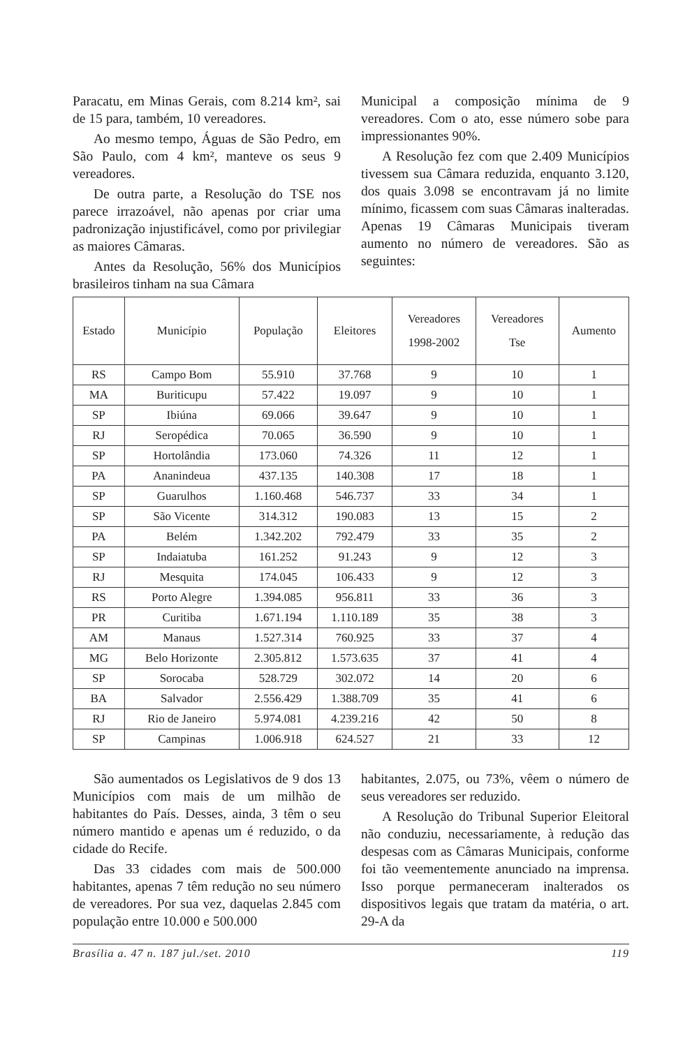Paracatu, em Minas Gerais, com 8.214 km², sai de 15 para, também, 10 vereadores.
Ao mesmo tempo, Águas de São Pedro, em São Paulo, com 4 km², manteve os seus 9 vereadores.
De outra parte, a Resolução do TSE nos parece irrazoável, não apenas por criar uma padronização injustificável, como por privilegiar as maiores Câmaras.
Antes da Resolução, 56% dos Municípios brasileiros tinham na sua Câmara
Municipal a composição mínima de 9 vereadores. Com o ato, esse número sobe para impressionantes 90%.
A Resolução fez com que 2.409 Municípios tivessem sua Câmara reduzida, enquanto 3.120, dos quais 3.098 se encontravam já no limite mínimo, ficassem com suas Câmaras inalteradas. Apenas 19 Câmaras Municipais tiveram aumento no número de vereadores. São as seguintes:
| Estado | Município | População | Eleitores | Vereadores 1998-2002 | Vereadores Tse | Aumento |
| --- | --- | --- | --- | --- | --- | --- |
| RS | Campo Bom | 55.910 | 37.768 | 9 | 10 | 1 |
| MA | Buriticupu | 57.422 | 19.097 | 9 | 10 | 1 |
| SP | Ibiúna | 69.066 | 39.647 | 9 | 10 | 1 |
| RJ | Seropédica | 70.065 | 36.590 | 9 | 10 | 1 |
| SP | Hortolândia | 173.060 | 74.326 | 11 | 12 | 1 |
| PA | Ananindeua | 437.135 | 140.308 | 17 | 18 | 1 |
| SP | Guarulhos | 1.160.468 | 546.737 | 33 | 34 | 1 |
| SP | São Vicente | 314.312 | 190.083 | 13 | 15 | 2 |
| PA | Belém | 1.342.202 | 792.479 | 33 | 35 | 2 |
| SP | Indaiatuba | 161.252 | 91.243 | 9 | 12 | 3 |
| RJ | Mesquita | 174.045 | 106.433 | 9 | 12 | 3 |
| RS | Porto Alegre | 1.394.085 | 956.811 | 33 | 36 | 3 |
| PR | Curitiba | 1.671.194 | 1.110.189 | 35 | 38 | 3 |
| AM | Manaus | 1.527.314 | 760.925 | 33 | 37 | 4 |
| MG | Belo Horizonte | 2.305.812 | 1.573.635 | 37 | 41 | 4 |
| SP | Sorocaba | 528.729 | 302.072 | 14 | 20 | 6 |
| BA | Salvador | 2.556.429 | 1.388.709 | 35 | 41 | 6 |
| RJ | Rio de Janeiro | 5.974.081 | 4.239.216 | 42 | 50 | 8 |
| SP | Campinas | 1.006.918 | 624.527 | 21 | 33 | 12 |
São aumentados os Legislativos de 9 dos 13 Municípios com mais de um milhão de habitantes do País. Desses, ainda, 3 têm o seu número mantido e apenas um é reduzido, o da cidade do Recife.
Das 33 cidades com mais de 500.000 habitantes, apenas 7 têm redução no seu número de vereadores. Por sua vez, daquelas 2.845 com população entre 10.000 e 500.000
habitantes, 2.075, ou 73%, vêem o número de seus vereadores ser reduzido.
A Resolução do Tribunal Superior Eleitoral não conduziu, necessariamente, à redução das despesas com as Câmaras Municipais, conforme foi tão veementemente anunciado na imprensa. Isso porque permaneceram inalterados os dispositivos legais que tratam da matéria, o art. 29-A da
Brasília a. 47 n. 187 jul./set. 2010 119